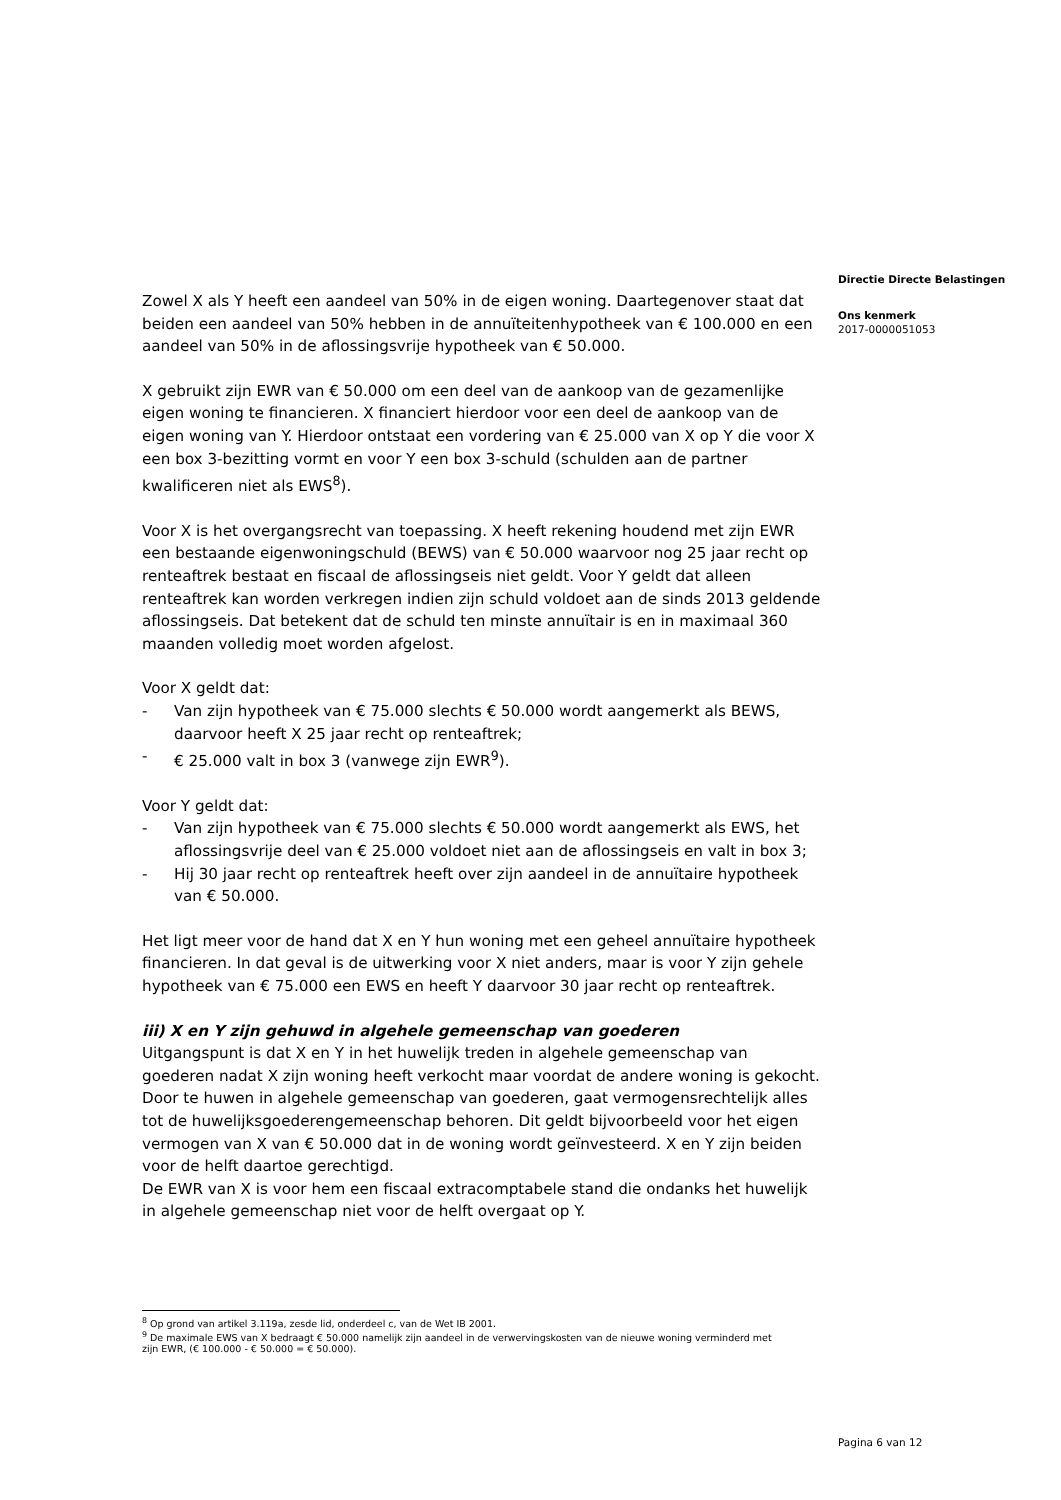Zowel X als Y heeft een aandeel van 50% in de eigen woning. Daartegenover staat dat beiden een aandeel van 50% hebben in de annuïteitenhypotheek van € 100.000 en een aandeel van 50% in de aflossingsvrije hypotheek van € 50.000.
X gebruikt zijn EWR van € 50.000 om een deel van de aankoop van de gezamenlijke eigen woning te financieren. X financiert hierdoor voor een deel de aankoop van de eigen woning van Y. Hierdoor ontstaat een vordering van € 25.000 van X op Y die voor X een box 3-bezitting vormt en voor Y een box 3-schuld (schulden aan de partner kwalificeren niet als EWS<sup>8</sup>).
Voor X is het overgangsrecht van toepassing. X heeft rekening houdend met zijn EWR een bestaande eigenwoningschuld (BEWS) van € 50.000 waarvoor nog 25 jaar recht op renteaftrek bestaat en fiscaal de aflossingseis niet geldt. Voor Y geldt dat alleen renteaftrek kan worden verkregen indien zijn schuld voldoet aan de sinds 2013 geldende aflossingseis. Dat betekent dat de schuld ten minste annuïtair is en in maximaal 360 maanden volledig moet worden afgelost.
Voor X geldt dat:
- Van zijn hypotheek van € 75.000 slechts € 50.000 wordt aangemerkt als BEWS, daarvoor heeft X 25 jaar recht op renteaftrek;
- € 25.000 valt in box 3 (vanwege zijn EWR<sup>9</sup>).
Voor Y geldt dat:
- Van zijn hypotheek van € 75.000 slechts € 50.000 wordt aangemerkt als EWS, het aflossingsvrije deel van € 25.000 voldoet niet aan de aflossingseis en valt in box 3;
- Hij 30 jaar recht op renteaftrek heeft over zijn aandeel in de annuïtaire hypotheek van € 50.000.
Het ligt meer voor de hand dat X en Y hun woning met een geheel annuïtaire hypotheek financieren. In dat geval is de uitwerking voor X niet anders, maar is voor Y zijn gehele hypotheek van € 75.000 een EWS en heeft Y daarvoor 30 jaar recht op renteaftrek.
iii) X en Y zijn gehuwd in algehele gemeenschap van goederen
Uitgangspunt is dat X en Y in het huwelijk treden in algehele gemeenschap van goederen nadat X zijn woning heeft verkocht maar voordat de andere woning is gekocht. Door te huwen in algehele gemeenschap van goederen, gaat vermogensrechtelijk alles tot de huwelijksgoederengemeenschap behoren. Dit geldt bijvoorbeeld voor het eigen vermogen van X van € 50.000 dat in de woning wordt geïnvesteerd. X en Y zijn beiden voor de helft daartoe gerechtigd.
De EWR van X is voor hem een fiscaal extracomptabele stand die ondanks het huwelijk in algehele gemeenschap niet voor de helft overgaat op Y.
Directie Directe Belastingen
Ons kenmerk
2017-0000051053
<sup>8</sup> Op grond van artikel 3.119a, zesde lid, onderdeel c, van de Wet IB 2001.
<sup>9</sup> De maximale EWS van X bedraagt € 50.000 namelijk zijn aandeel in de verwervingskosten van de nieuwe woning verminderd met zijn EWR, (€ 100.000 - € 50.000 = € 50.000).
Pagina 6 van 12